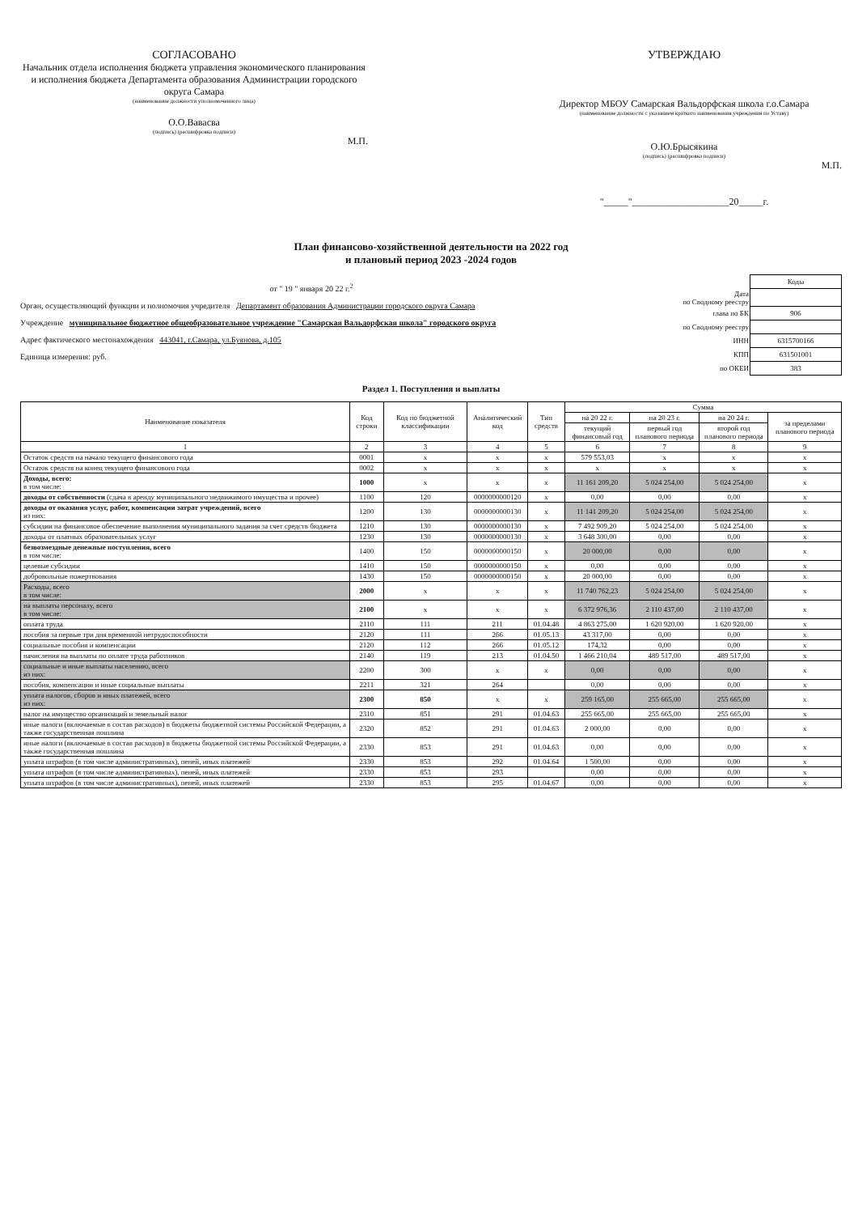СОГЛАСОВАНО
Начальник отдела исполнения бюджета управления экономического планирования и исполнения бюджета Департамента образования Администрации городского округа Самара
(наименование должности уполномоченного лица)
О.О.Вавасва
(подпись) (расшифровка подписи)
М.П.
УТВЕРЖДАЮ
Директор МБОУ Самарская Вальдорфская школа г.о.Самара
(наименование должности с указанием краткого наименования учреждения по Уставу)
О.Ю.Брысякина
(подпись) (расшифровка подписи)
М.П.
"_____"____________________20_____г.
План финансово-хозяйственной деятельности на 2022 год
и плановый период 2023 -2024 годов
от " 19 " января 20 22 г.<sup>2</sup>
Орган, осуществляющий функции и полномочия учредителя Департамент образования Администрации городского округа Самара
Учреждение муниципальное бюджетное общеобразовательное учреждение "Самарская Вальдорфская школа" городского округа
Адрес фактического местонахождения 443041, г.Самара, ул.Буянова, д.105
Единица измерения: руб.
| | Коды |
| Дата по Сводному реестру | |
| глава по БК | 906 |
| по Сводному реестру | |
| ИНН | 6315700166 |
| КПП | 631501001 |
| по ОКЕИ | 383 |
Раздел 1. Поступления и выплаты
| Наименование показателя | Код строки | Код по бюджетной классификации | Аналитический код | Тип средств | Сумма | | | |
| --- | --- | --- | --- | --- | --- | --- | --- | --- |
| | | | | | на 20 22 г. | на 20 23 г. | на 20 24 г. | за пределами планового периода |
| | | | | | текущий финансовый год | первый год планового периода | второй год планового периода | |
| 1 | 2 | 3 | 4 | 5 | 6 | 7 | 8 | 9 |
| Остаток средств на начало текущего финансового года | 0001 | x | x | x | 579 553,03 | x | x | x |
| Остаток средств на конец текущего финансового года | 0002 | x | x | x | x | x | x | x |
| Доходы, всего: в том числе: | 1000 | x | x | x | 11 161 209,20 | 5 024 254,00 | 5 024 254,00 | x |
| доходы от собственности (сдача в аренду муниципального недвижимого имущества и прочее) | 1100 | 120 | 0000000000120 | x | 0,00 | 0,00 | 0,00 | x |
| доходы от оказания услуг, работ, компенсации затрат учреждений, всего из них: | 1200 | 130 | 0000000000130 | x | 11 141 209,20 | 5 024 254,00 | 5 024 254,00 | x |
| субсидии на финансовое обеспечение выполнения муниципального задания за счет средств бюджета | 1210 | 130 | 0000000000130 | x | 7 492 909,20 | 5 024 254,00 | 5 024 254,00 | x |
| доходы от платных образовательных услуг | 1230 | 130 | 0000000000130 | x | 3 648 300,00 | 0,00 | 0,00 | x |
| безвозмездные денежные поступления, всего в том числе: | 1400 | 150 | 0000000000150 | x | 20 000,00 | 0,00 | 0,00 | x |
| целевые субсидии | 1410 | 150 | 0000000000150 | x | 0,00 | 0,00 | 0,00 | x |
| добровольные пожертвования | 1430 | 150 | 0000000000150 | x | 20 000,00 | 0,00 | 0,00 | x |
| Расходы, всего в том числе: | 2000 | x | x | x | 11 740 762,23 | 5 024 254,00 | 5 024 254,00 | x |
| на выплаты персоналу, всего в том числе: | 2100 | x | x | x | 6 372 976,36 | 2 110 437,00 | 2 110 437,00 | x |
| оплата труда | 2110 | 111 | 211 | 01.04.48 | 4 863 275,00 | 1 620 920,00 | 1 620 920,00 | x |
| пособия за первые три дня временной нетрудоспособности | 2120 | 111 | 266 | 01.05.13 | 43 317,00 | 0,00 | 0,00 | x |
| социальные пособия и компенсации | 2120 | 112 | 266 | 01.05.12 | 174,32 | 0,00 | 0,00 | x |
| начисления на выплаты по оплате труда работников | 2140 | 119 | 213 | 01.04.50 | 1 466 210,04 | 489 517,00 | 489 517,00 | x |
| социальные и иные выплаты населению, всего из них: | 2200 | 300 | x | x | 0,00 | 0,00 | 0,00 | x |
| пособия, компенсации и иные социальные выплаты | 2211 | 321 | 264 | | 0,00 | 0,00 | 0,00 | x |
| уплата налогов, сборов и иных платежей, всего из них: | 2300 | 850 | x | x | 259 165,00 | 255 665,00 | 255 665,00 | x |
| налог на имущество организаций и земельный налог | 2310 | 851 | 291 | 01.04.63 | 255 665,00 | 255 665,00 | 255 665,00 | x |
| иные налоги (включаемые в состав расходов) в бюджеты бюджетной системы Российской Федерации, а также государственная пошлина | 2320 | 852 | 291 | 01.04.63 | 2 000,00 | 0,00 | 0,00 | x |
| иные налоги (включаемые в состав расходов) в бюджеты бюджетной системы Российской Федерации, а также государственная пошлина | 2330 | 853 | 291 | 01.04.63 | 0,00 | 0,00 | 0,00 | x |
| уплата штрафов (в том числе административных), пеней, иных платежей | 2330 | 853 | 292 | 01.04.64 | 1 500,00 | 0,00 | 0,00 | x |
| уплата штрафов (в том числе административных), пеней, иных платежей | 2330 | 853 | 293 | | 0,00 | 0,00 | 0,00 | x |
| уплата штрафов (в том числе административных), пеней, иных платежей | 2330 | 853 | 295 | 01.04.67 | 0,00 | 0,00 | 0,00 | x |